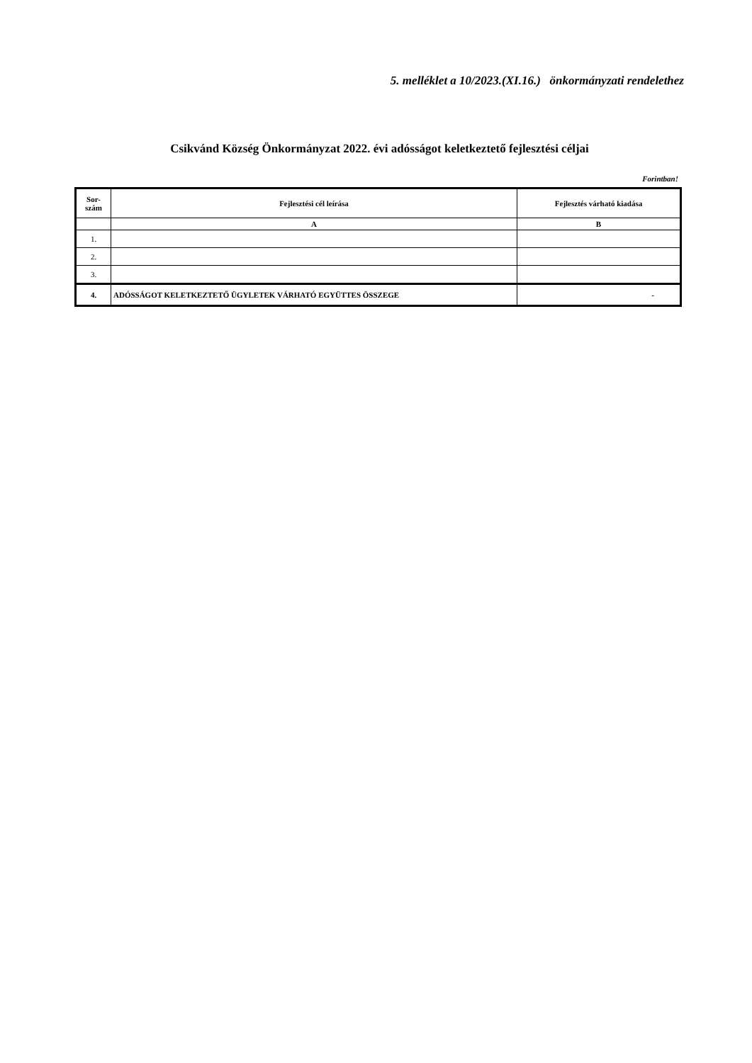5. melléklet a 10/2023.(XI.16.) önkormányzati rendelethez
Csikvánd Község Önkormányzat 2022. évi adósságot keletkeztető fejlesztési céljai
Forintban!
| Sor- szám | Fejlesztési cél leírása | Fejlesztés várható kiadása |
| --- | --- | --- |
| | A | B |
| 1. | | |
| 2. | | |
| 3. | | |
| 4. | ADÓSSÁGOT KELETKEZTETŐ ÜGYLETEK VÁRHATÓ EGYÜTTES ÖSSZEGE | - |